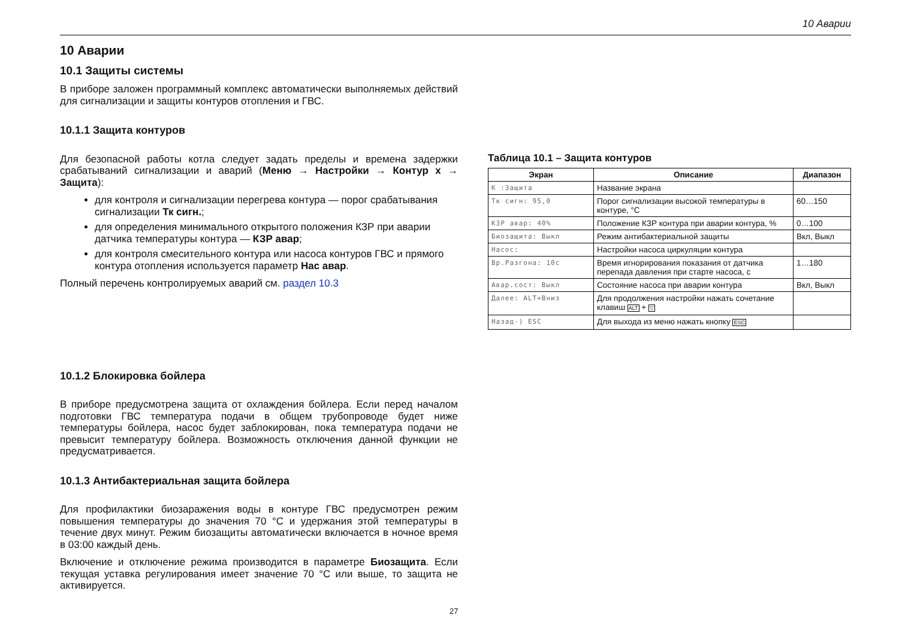10 Аварии
10 Аварии
10.1 Защиты системы
В приборе заложен программный комплекс автоматически выполняемых действий для сигнализации и защиты контуров отопления и ГВС.
10.1.1 Защита контуров
Для безопасной работы котла следует задать пределы и времена задержки срабатываний сигнализации и аварий (Меню → Настройки → Контур x → Защита):
для контроля и сигнализации перегрева контура — порог срабатывания сигнализации Тк сигн.;
для определения минимального открытого положения КЗР при аварии датчика температуры контура — КЗР авар;
для контроля смесительного контура или насоса контуров ГВС и прямого контура отопления используется параметр Нас авар.
Полный перечень контролируемых аварий см. раздел 10.3
10.1.2 Блокировка бойлера
В приборе предусмотрена защита от охлаждения бойлера. Если перед началом подготовки ГВС температура подачи в общем трубопроводе будет ниже температуры бойлера, насос будет заблокирован, пока температура подачи не превысит температуру бойлера. Возможность отключения данной функции не предусматривается.
10.1.3 Антибактериальная защита бойлера
Для профилактики биозаражения воды в контуре ГВС предусмотрен режим повышения температуры до значения 70 °C и удержания этой температуры в течение двух минут. Режим биозащиты автоматически включается в ночное время в 03:00 каждый день.
Включение и отключение режима производится в параметре Биозащита. Если текущая уставка регулирования имеет значение 70 °C или выше, то защита не активируется.
Таблица 10.1 – Защита контуров
| Экран | Описание | Диапазон |
| --- | --- | --- |
| К :Защита | Название экрана | |
| Тк сигн: 95,0 | Порог сигнализации высокой температуры в контуре, °C | 60…150 |
| КЗР авар: 40% | Положение КЗР контура при аварии контура, % | 0…100 |
| Биозащита: Выкл | Режим антибактериальной защиты | Вкл, Выкл |
| Насос: | Настройки насоса циркуляции контура | |
| Вр.Разгона: 10с | Время игнорирования показания от датчика перепада давления при старте насоса, с | 1…180 |
| Авар.сост: Выкл | Состояние насоса при аварии контура | Вкл, Выкл |
| Далее: ALT+Вниз | Для продолжения настройки нажать сочетание клавиш ALT + ▽ | |
| Назад-) ESC | Для выхода из меню нажать кнопку ESC | |
27